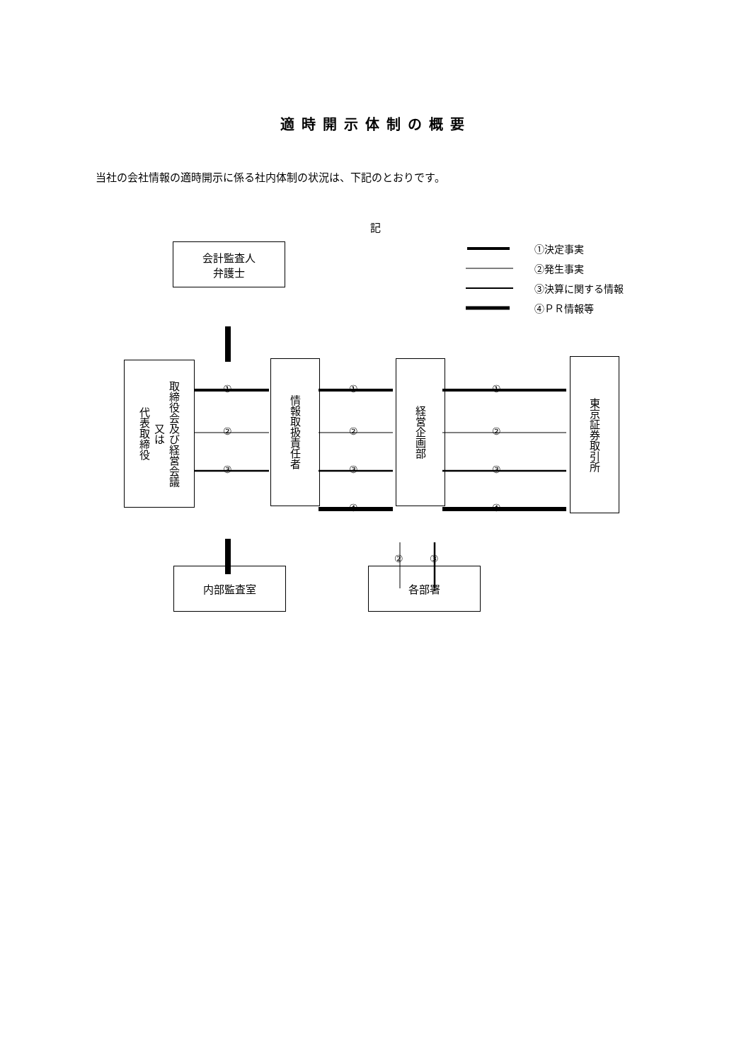適時開示体制の概要
当社の会社情報の適時開示に係る社内体制の状況は、下記のとおりです。
記
①決定事実
②発生事実
③決算に関する情報
④ＰＲ情報等
会計監査人
弁護士
取締役会及び経営会議
又は
代表取締役
情報取扱責任者
経営企画部
東京証券取引所
①
②
③
①
②
③
④
①
②
③
④
② ③
内部監査室 各部署